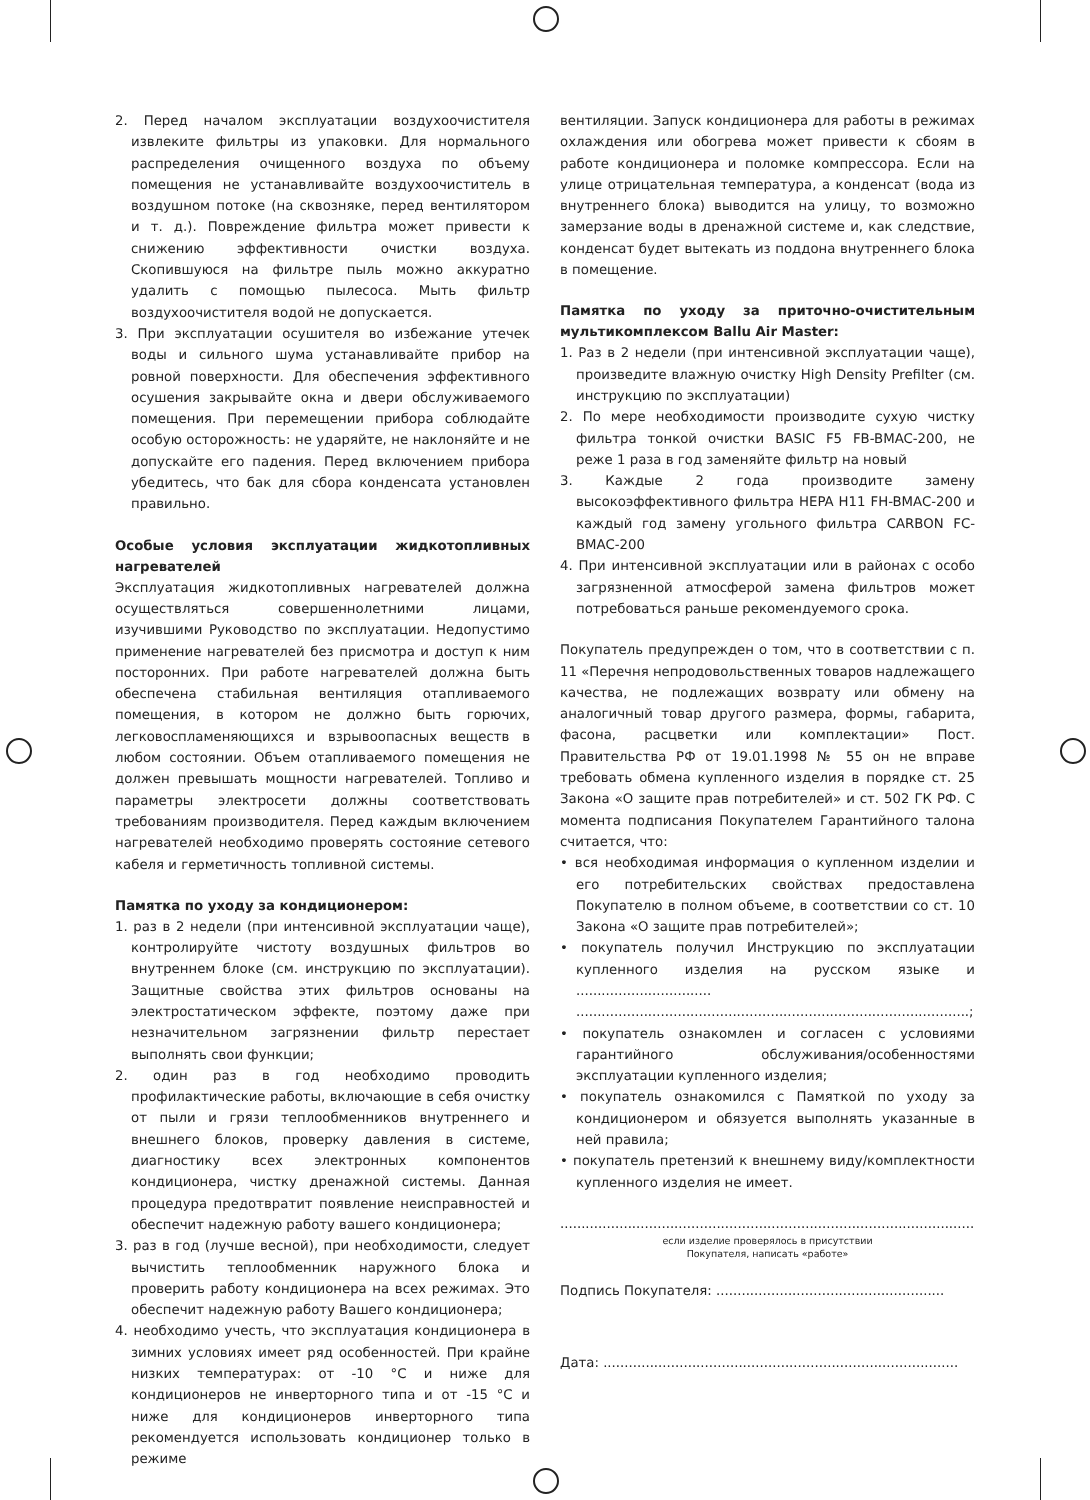2. Перед началом эксплуатации воздухоочистителя извлеките фильтры из упаковки. Для нормального распределения очищенного воздуха по объему помещения не устанавливайте воздухоочиститель в воздушном потоке (на сквозняке, перед вентилятором и т. д.). Повреждение фильтра может привести к снижению эффективности очистки воздуха. Скопившуюся на фильтре пыль можно аккуратно удалить с помощью пылесоса. Мыть фильтр воздухоочистителя водой не допускается.
3. При эксплуатации осушителя во избежание утечек воды и сильного шума устанавливайте прибор на ровной поверхности. Для обеспечения эффективного осушения закрывайте окна и двери обслуживаемого помещения. При перемещении прибора соблюдайте особую осторожность: не ударяйте, не наклоняйте и не допускайте его падения. Перед включением прибора убедитесь, что бак для сбора конденсата установлен правильно.
Особые условия эксплуатации жидкотопливных нагревателей
Эксплуатация жидкотопливных нагревателей должна осуществляться совершеннолетними лицами, изучившими Руководство по эксплуатации. Недопустимо применение нагревателей без присмотра и доступ к ним посторонних. При работе нагревателей должна быть обеспечена стабильная вентиляция отапливаемого помещения, в котором не должно быть горючих, легковоспламеняющихся и взрывоопасных веществ в любом состоянии. Объем отапливаемого помещения не должен превышать мощности нагревателей. Топливо и параметры электросети должны соответствовать требованиям производителя. Перед каждым включением нагревателей необходимо проверять состояние сетевого кабеля и герметичность топливной системы.
Памятка по уходу за кондиционером:
1. раз в 2 недели (при интенсивной эксплуатации чаще), контролируйте чистоту воздушных фильтров во внутреннем блоке (см. инструкцию по эксплуатации). Защитные свойства этих фильтров основаны на электростатическом эффекте, поэтому даже при незначительном загрязнении фильтр перестает выполнять свои функции;
2. один раз в год необходимо проводить профилактические работы, включающие в себя очистку от пыли и грязи теплообменников внутреннего и внешнего блоков, проверку давления в системе, диагностику всех электронных компонентов кондиционера, чистку дренажной системы. Данная процедура предотвратит появление неисправностей и обеспечит надежную работу вашего кондиционера;
3. раз в год (лучше весной), при необходимости, следует вычистить теплообменник наружного блока и проверить работу кондиционера на всех режимах. Это обеспечит надежную работу Вашего кондиционера;
4. необходимо учесть, что эксплуатация кондиционера в зимних условиях имеет ряд особенностей. При крайне низких температурах: от -10 °С и ниже для кондиционеров не инверторного типа и от -15 °С и ниже для кондиционеров инверторного типа рекомендуется использовать кондиционер только в режиме
вентиляции. Запуск кондиционера для работы в режимах охлаждения или обогрева может привести к сбоям в работе кондиционера и поломке компрессора. Если на улице отрицательная температура, а конденсат (вода из внутреннего блока) выводится на улицу, то возможно замерзание воды в дренажной системе и, как следствие, конденсат будет вытекать из поддона внутреннего блока в помещение.
Памятка по уходу за приточно-очистительным мультикомплексом Ballu Air Master:
1. Раз в 2 недели (при интенсивной эксплуатации чаще), произведите влажную очистку High Density Prefilter (см. инструкцию по эксплуатации)
2. По мере необходимости производите сухую чистку фильтра тонкой очистки BASIC F5 FB-BMAC-200, не реже 1 раза в год заменяйте фильтр на новый
3. Каждые 2 года производите замену высокоэффективного фильтра HEPA H11 FH-BMAC-200 и каждый год замену угольного фильтра CARBON FC-BMAC-200
4. При интенсивной эксплуатации или в районах с особо загрязненной атмосферой замена фильтров может потребоваться раньше рекомендуемого срока.
Покупатель предупрежден о том, что в соответствии с п. 11 «Перечня непродовольственных товаров надлежащего качества, не подлежащих возврату или обмену на аналогичный товар другого размера, формы, габарита, фасона, расцветки или комплектации» Пост. Правительства РФ от 19.01.1998 № 55 он не вправе требовать обмена купленного изделия в порядке ст. 25 Закона «О защите прав потребителей» и ст. 502 ГК РФ. С момента подписания Покупателем Гарантийного талона считается, что:
• вся необходимая информация о купленном изделии и его потребительских свойствах предоставлена Покупателю в полном объеме, в соответствии со ст. 10 Закона «О защите прав потребителей»;
• покупатель получил Инструкцию по эксплуатации купленного изделия на русском языке и ................................ .............................................................................................;
• покупатель ознакомлен и согласен с условиями гарантийного обслуживания/особенностями эксплуатации купленного изделия;
• покупатель ознакомился с Памяткой по уходу за кондиционером и обязуется выполнять указанные в ней правила;
• покупатель претензий к внешнему виду/комплектности купленного изделия не имеет.
..................................................................................................
если изделие проверялось в присутствии
Покупателя, написать «работе»
Подпись Покупателя: ......................................................
Дата: ....................................................................................